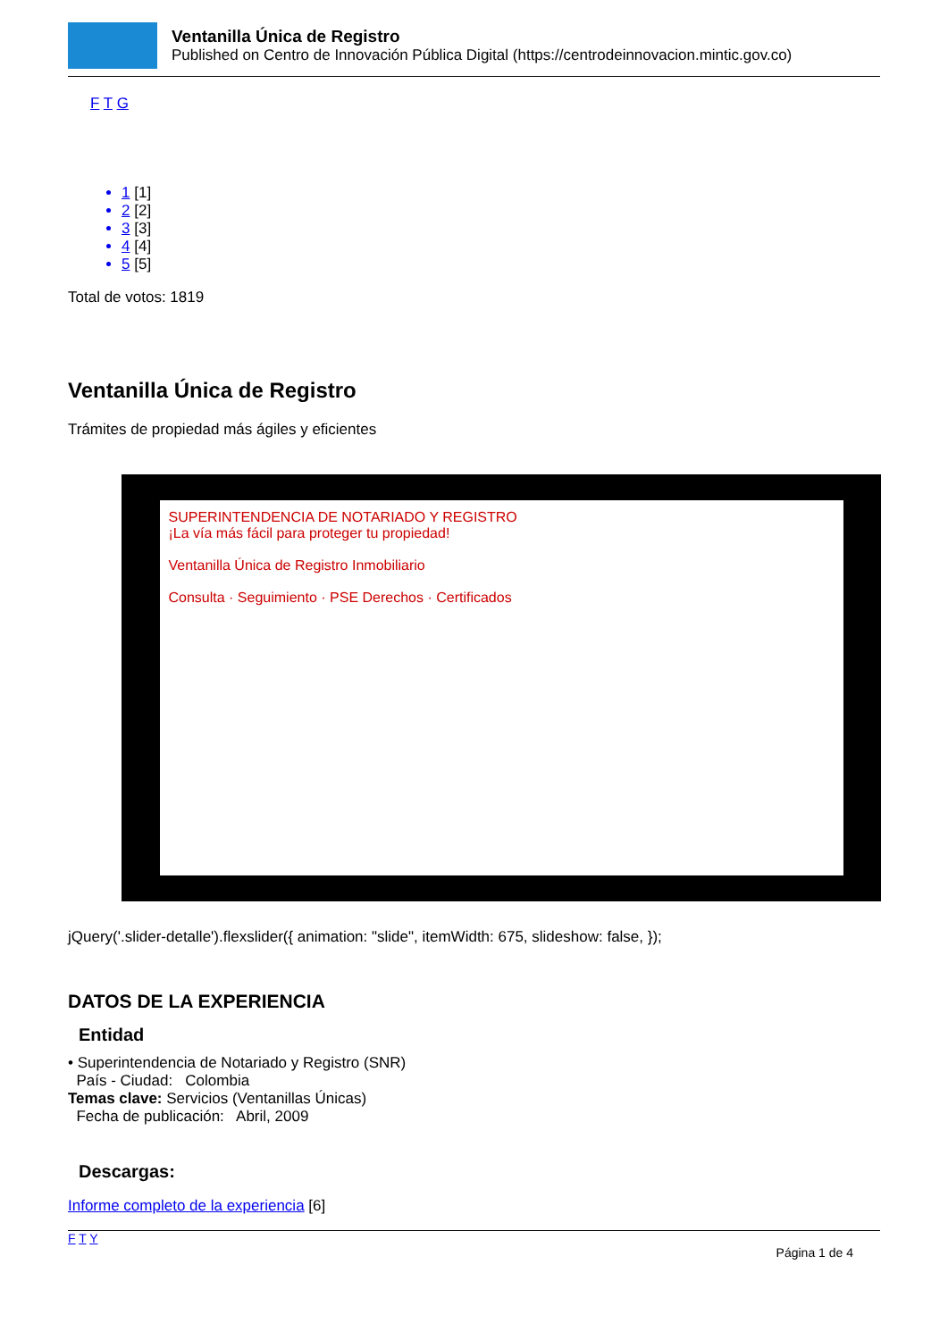Ventanilla Única de Registro
Published on Centro de Innovación Pública Digital (https://centrodeinnovacion.mintic.gov.co)
F T G
1 [1]
2 [2]
3 [3]
4 [4]
5 [5]
Total de votos: 1819
Ventanilla Única de Registro
Trámites de propiedad más ágiles y eficientes
SUPERINTENDENCIA DE NOTARIADO Y REGISTRO
¡La vía más fácil para proteger tu propiedad!
Ventanilla Única de Registro Inmobiliario
Consulta · Seguimiento · PSE Derechos · Certificados
jQuery('.slider-detalle').flexslider({ animation: "slide", itemWidth: 675, slideshow: false, });
DATOS DE LA EXPERIENCIA
Entidad
• Superintendencia de Notariado y Registro (SNR)
País - Ciudad: Colombia
Temas clave: Servicios (Ventanillas Únicas)
Fecha de publicación: Abril, 2009
Descargas:
Informe completo de la experiencia [6]
F T Y
Página 1 de 4